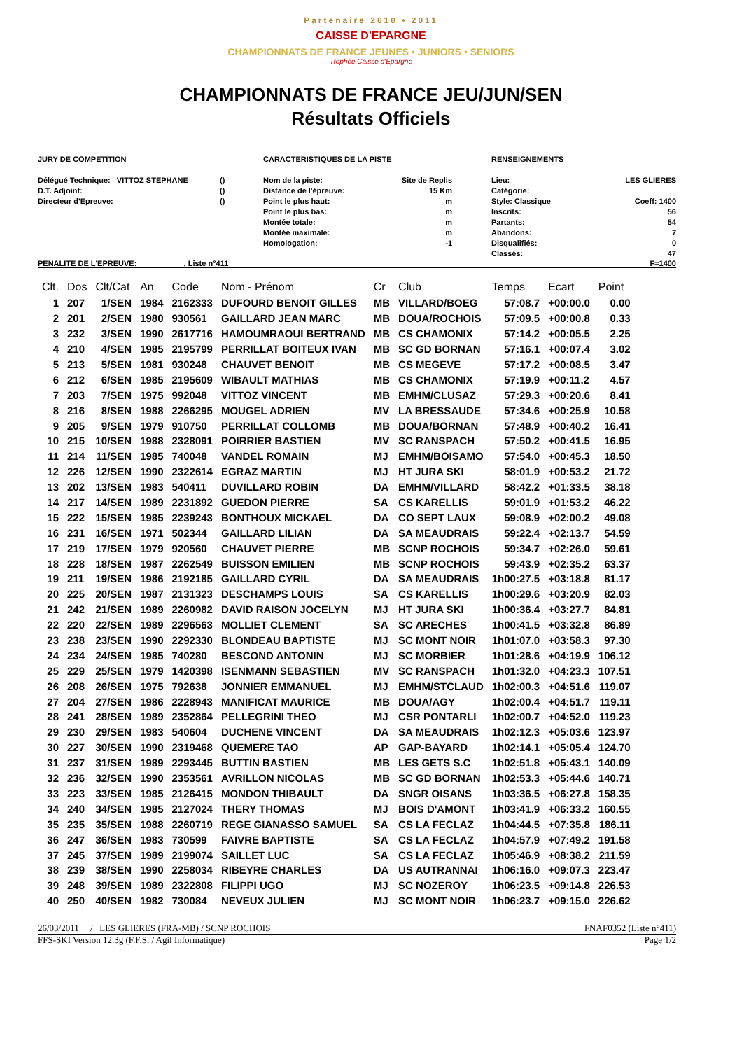Partenaire 2010 • 2011
CAISSE D'EPARGNE
CHAMPIONNATS DE FRANCE JEUNES • JUNIORS • SENIORS
Trophée Caisse d'Epargne
CHAMPIONNATS DE FRANCE JEU/JUN/SEN
Résultats Officiels
JURY DE COMPETITION
Délégué Technique: VITTOZ STEPHANE
D.T. Adjoint:
Directeur d'Epreuve:
()
()
()
CARACTERISTIQUES DE LA PISTE
Nom de la piste:
Distance de l'épreuve:
Point le plus haut:
Point le plus bas:
Montée totale:
Montée maximale:
Homologation:
Site de Replis
15 Km
m
m
m
m
-1
RENSEIGNEMENTS
Lieu:
Catégorie:
Style: Classique
Inscrits:
Partants:
Abandons:
Disqualifiés:
Classés:
LES GLIERES
Coeff: 1400
56
54
7
0
47
PENALITE DE L'EPREUVE: , Liste n°411 F=1400
| Clt. | Dos | Clt/Cat | An | Code | Nom - Prénom | Cr | Club | Temps | Ecart | Point | |
| --- | --- | --- | --- | --- | --- | --- | --- | --- | --- | --- | --- |
| 1 | 207 | 1/SEN | 1984 | 2162333 | DUFOURD BENOIT GILLES | MB | VILLARD/BOEG | 57:08.7 | +00:00.0 | 0.00 | |
| 2 | 201 | 2/SEN | 1980 | 930561 | GAILLARD JEAN MARC | MB | DOUA/ROCHOIS | 57:09.5 | +00:00.8 | 0.33 | |
| 3 | 232 | 3/SEN | 1990 | 2617716 | HAMOUMRAOUI BERTRAND | MB | CS CHAMONIX | 57:14.2 | +00:05.5 | 2.25 | |
| 4 | 210 | 4/SEN | 1985 | 2195799 | PERRILLAT BOITEUX IVAN | MB | SC GD BORNAN | 57:16.1 | +00:07.4 | 3.02 | |
| 5 | 213 | 5/SEN | 1981 | 930248 | CHAUVET BENOIT | MB | CS MEGEVE | 57:17.2 | +00:08.5 | 3.47 | |
| 6 | 212 | 6/SEN | 1985 | 2195609 | WIBAULT MATHIAS | MB | CS CHAMONIX | 57:19.9 | +00:11.2 | 4.57 | |
| 7 | 203 | 7/SEN | 1975 | 992048 | VITTOZ VINCENT | MB | EMHM/CLUSAZ | 57:29.3 | +00:20.6 | 8.41 | |
| 8 | 216 | 8/SEN | 1988 | 2266295 | MOUGEL ADRIEN | MV | LA BRESSAUDE | 57:34.6 | +00:25.9 | 10.58 | |
| 9 | 205 | 9/SEN | 1979 | 910750 | PERRILLAT COLLOMB | MB | DOUA/BORNAN | 57:48.9 | +00:40.2 | 16.41 | |
| 10 | 215 | 10/SEN | 1988 | 2328091 | POIRRIER BASTIEN | MV | SC RANSPACH | 57:50.2 | +00:41.5 | 16.95 | |
| 11 | 214 | 11/SEN | 1985 | 740048 | VANDEL ROMAIN | MJ | EMHM/BOISAMO | 57:54.0 | +00:45.3 | 18.50 | |
| 12 | 226 | 12/SEN | 1990 | 2322614 | EGRAZ MARTIN | MJ | HT JURA SKI | 58:01.9 | +00:53.2 | 21.72 | |
| 13 | 202 | 13/SEN | 1983 | 540411 | DUVILLARD ROBIN | DA | EMHM/VILLARD | 58:42.2 | +01:33.5 | 38.18 | |
| 14 | 217 | 14/SEN | 1989 | 2231892 | GUEDON PIERRE | SA | CS KARELLIS | 59:01.9 | +01:53.2 | 46.22 | |
| 15 | 222 | 15/SEN | 1985 | 2239243 | BONTHOUX MICKAEL | DA | CO SEPT LAUX | 59:08.9 | +02:00.2 | 49.08 | |
| 16 | 231 | 16/SEN | 1971 | 502344 | GAILLARD LILIAN | DA | SA MEAUDRAIS | 59:22.4 | +02:13.7 | 54.59 | |
| 17 | 219 | 17/SEN | 1979 | 920560 | CHAUVET PIERRE | MB | SCNP ROCHOIS | 59:34.7 | +02:26.0 | 59.61 | |
| 18 | 228 | 18/SEN | 1987 | 2262549 | BUISSON EMILIEN | MB | SCNP ROCHOIS | 59:43.9 | +02:35.2 | 63.37 | |
| 19 | 211 | 19/SEN | 1986 | 2192185 | GAILLARD CYRIL | DA | SA MEAUDRAIS | 1h00:27.5 | +03:18.8 | 81.17 | |
| 20 | 225 | 20/SEN | 1987 | 2131323 | DESCHAMPS LOUIS | SA | CS KARELLIS | 1h00:29.6 | +03:20.9 | 82.03 | |
| 21 | 242 | 21/SEN | 1989 | 2260982 | DAVID RAISON JOCELYN | MJ | HT JURA SKI | 1h00:36.4 | +03:27.7 | 84.81 | |
| 22 | 220 | 22/SEN | 1989 | 2296563 | MOLLIET CLEMENT | SA | SC ARECHES | 1h00:41.5 | +03:32.8 | 86.89 | |
| 23 | 238 | 23/SEN | 1990 | 2292330 | BLONDEAU BAPTISTE | MJ | SC MONT NOIR | 1h01:07.0 | +03:58.3 | 97.30 | |
| 24 | 234 | 24/SEN | 1985 | 740280 | BESCOND ANTONIN | MJ | SC MORBIER | 1h01:28.6 | +04:19.9 | 106.12 | |
| 25 | 229 | 25/SEN | 1979 | 1420398 | ISENMANN SEBASTIEN | MV | SC RANSPACH | 1h01:32.0 | +04:23.3 | 107.51 | |
| 26 | 208 | 26/SEN | 1975 | 792638 | JONNIER EMMANUEL | MJ | EMHM/STCLAUD | 1h02:00.3 | +04:51.6 | 119.07 | |
| 27 | 204 | 27/SEN | 1986 | 2228943 | MANIFICAT MAURICE | MB | DOUA/AGY | 1h02:00.4 | +04:51.7 | 119.11 | |
| 28 | 241 | 28/SEN | 1989 | 2352864 | PELLEGRINI THEO | MJ | CSR PONTARLI | 1h02:00.7 | +04:52.0 | 119.23 | |
| 29 | 230 | 29/SEN | 1983 | 540604 | DUCHENE VINCENT | DA | SA MEAUDRAIS | 1h02:12.3 | +05:03.6 | 123.97 | |
| 30 | 227 | 30/SEN | 1990 | 2319468 | QUEMERE TAO | AP | GAP-BAYARD | 1h02:14.1 | +05:05.4 | 124.70 | |
| 31 | 237 | 31/SEN | 1989 | 2293445 | BUTTIN BASTIEN | MB | LES GETS S.C | 1h02:51.8 | +05:43.1 | 140.09 | |
| 32 | 236 | 32/SEN | 1990 | 2353561 | AVRILLON NICOLAS | MB | SC GD BORNAN | 1h02:53.3 | +05:44.6 | 140.71 | |
| 33 | 223 | 33/SEN | 1985 | 2126415 | MONDON THIBAULT | DA | SNGR OISANS | 1h03:36.5 | +06:27.8 | 158.35 | |
| 34 | 240 | 34/SEN | 1985 | 2127024 | THERY THOMAS | MJ | BOIS D'AMONT | 1h03:41.9 | +06:33.2 | 160.55 | |
| 35 | 235 | 35/SEN | 1988 | 2260719 | REGE GIANASSO SAMUEL | SA | CS LA FECLAZ | 1h04:44.5 | +07:35.8 | 186.11 | |
| 36 | 247 | 36/SEN | 1983 | 730599 | FAIVRE BAPTISTE | SA | CS LA FECLAZ | 1h04:57.9 | +07:49.2 | 191.58 | |
| 37 | 245 | 37/SEN | 1989 | 2199074 | SAILLET LUC | SA | CS LA FECLAZ | 1h05:46.9 | +08:38.2 | 211.59 | |
| 38 | 239 | 38/SEN | 1990 | 2258034 | RIBEYRE CHARLES | DA | US AUTRANNAI | 1h06:16.0 | +09:07.3 | 223.47 | |
| 39 | 248 | 39/SEN | 1989 | 2322808 | FILIPPI UGO | MJ | SC NOZEROY | 1h06:23.5 | +09:14.8 | 226.53 | |
| 40 | 250 | 40/SEN | 1982 | 730084 | NEVEUX JULIEN | MJ | SC MONT NOIR | 1h06:23.7 | +09:15.0 | 226.62 | |
26/03/2011 / LES GLIERES (FRA-MB) / SCNP ROCHOIS FNAF0352 (Liste n°411)
FFS-SKI Version 12.3g (F.F.S. / Agil Informatique) Page 1/2